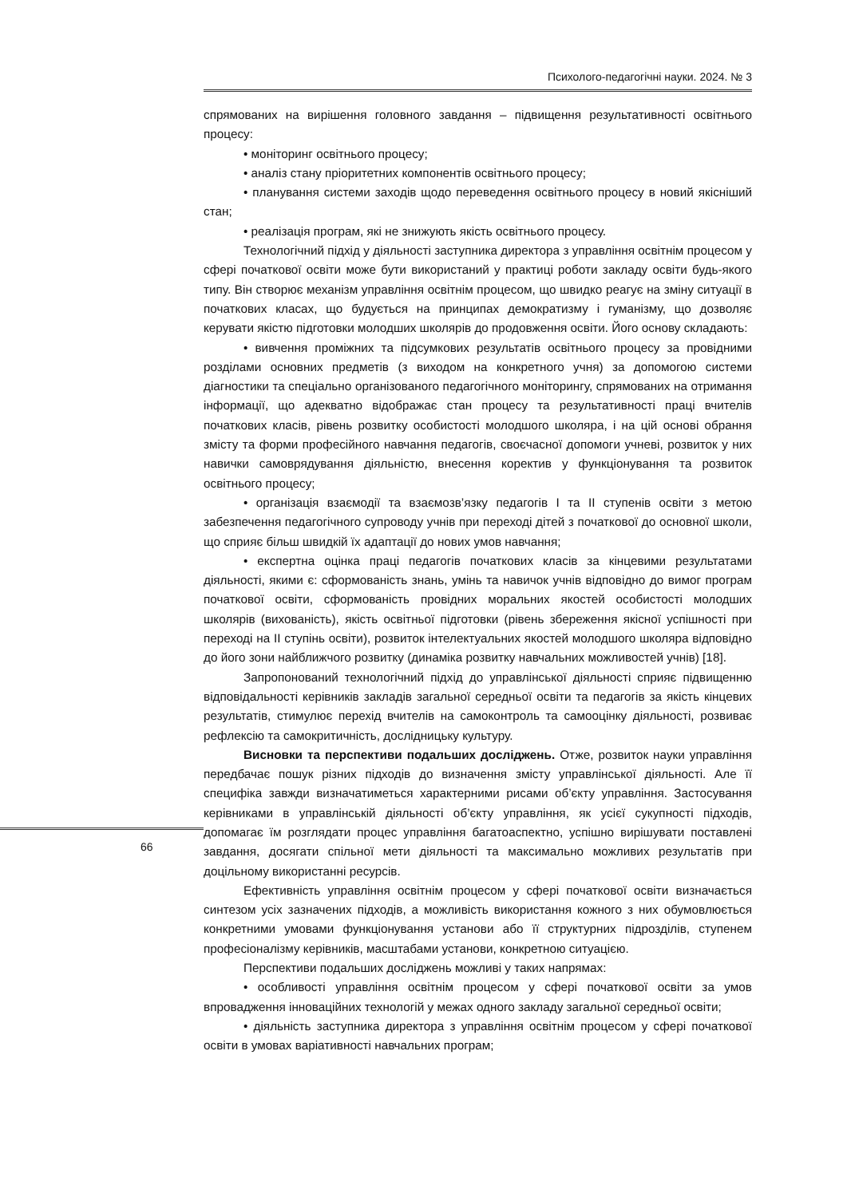Психолого-педагогічні науки. 2024. № 3
спрямованих на вирішення головного завдання – підвищення результативності освітнього процесу:
• моніторинг освітнього процесу;
• аналіз стану пріоритетних компонентів освітнього процесу;
• планування системи заходів щодо переведення освітнього процесу в новий якісніший стан;
• реалізація програм, які не знижують якість освітнього процесу.
Технологічний підхід у діяльності заступника директора з управління освітнім процесом у сфері початкової освіти може бути використаний у практиці роботи закладу освіти будь-якого типу. Він створює механізм управління освітнім процесом, що швидко реагує на зміну ситуації в початкових класах, що будується на принципах демократизму і гуманізму, що дозволяє керувати якістю підготовки молодших школярів до продовження освіти. Його основу складають:
• вивчення проміжних та підсумкових результатів освітнього процесу за провідними розділами основних предметів (з виходом на конкретного учня) за допомогою системи діагностики та спеціально організованого педагогічного моніторингу, спрямованих на отримання інформації, що адекватно відображає стан процесу та результативності праці вчителів початкових класів, рівень розвитку особистості молодшого школяра, і на цій основі обрання змісту та форми професійного навчання педагогів, своєчасної допомоги учневі, розвиток у них навички самоврядування діяльністю, внесення коректив у функціонування та розвиток освітнього процесу;
• організація взаємодії та взаємозв’язку педагогів I та II ступенів освіти з метою забезпечення педагогічного супроводу учнів при переході дітей з початкової до основної школи, що сприяє більш швидкій їх адаптації до нових умов навчання;
• експертна оцінка праці педагогів початкових класів за кінцевими результатами діяльності, якими є: сформованість знань, умінь та навичок учнів відповідно до вимог програм початкової освіти, сформованість провідних моральних якостей особистості молодших школярів (вихованість), якість освітньої підготовки (рівень збереження якісної успішності при переході на II ступінь освіти), розвиток інтелектуальних якостей молодшого школяра відповідно до його зони найближчого розвитку (динаміка розвитку навчальних можливостей учнів) [18].
Запропонований технологічний підхід до управлінської діяльності сприяє підвищенню відповідальності керівників закладів загальної середньої освіти та педагогів за якість кінцевих результатів, стимулює перехід вчителів на самоконтроль та самооцінку діяльності, розвиває рефлексію та самокритичність, дослідницьку культуру.
Висновки та перспективи подальших досліджень. Отже, розвиток науки управління передбачає пошук різних підходів до визначення змісту управлінської діяльності. Але її специфіка завжди визначатиметься характерними рисами об’єкту управління. Застосування керівниками в управлінській діяльності об’єкту управління, як усієї сукупності підходів, допомагає їм розглядати процес управління багатоаспектно, успішно вирішувати поставлені завдання, досягати спільної мети діяльності та максимально можливих результатів при доцільному використанні ресурсів.
Ефективність управління освітнім процесом у сфері початкової освіти визначається синтезом усіх зазначених підходів, а можливість використання кожного з них обумовлюється конкретними умовами функціонування установи або її структурних підрозділів, ступенем професіоналізму керівників, масштабами установи, конкретною ситуацією.
Перспективи подальших досліджень можливі у таких напрямах:
• особливості управління освітнім процесом у сфері початкової освіти за умов впровадження інноваційних технологій у межах одного закладу загальної середньої освіти;
• діяльність заступника директора з управління освітнім процесом у сфері початкової освіти в умовах варіативності навчальних програм;
66